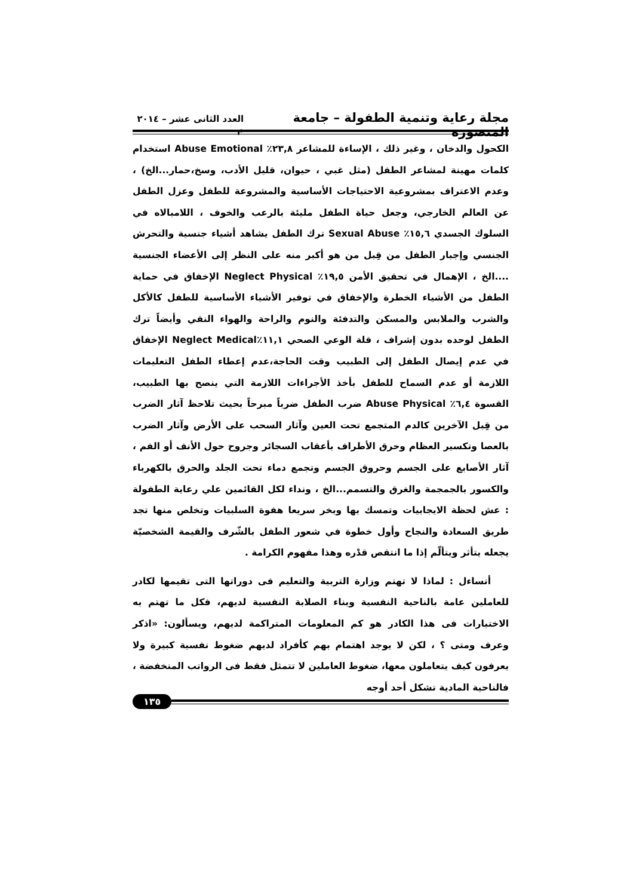مجلة رعاية وتنمية الطفولة – جامعة المنصورة العدد الثانى عشر – ٢٠١٤ م
الكحول والدخان ، وغير ذلك ، الإساءة للمشاعر ٢٣,٨٪ Abuse Emotional استخدام كلمات مهينة لمشاعر الطفل (مثل غبي ، حيوان، قليل الأدب، وسخ،حمار...الخ) ، وعدم الاعتراف بمشروعية الاحتياجات الأساسية والمشروعة للطفل وعزل الطفل عن العالم الخارجي، وجعل حياة الطفل مليئة بالرعب والخوف ، اللامبالاه في السلوك الجسدي ١٥,٦٪ Sexual Abuse ترك الطفل يشاهد أشياء جنسية والتحرش الجنسي وإجبار الطفل من قِبل من هو أكبر منه على النظر إلى الأعضاء الجنسية ....الخ ، الإهمال في تحقيق الأمن ١٩,٥٪ Neglect Physical الإخفاق في حماية الطفل من الأشياء الخطرة والإخفاق في توفير الأشياء الأساسية للطفل كالأكل والشرب والملابس والمسكن والتدفئة والنوم والراحة والهواء النقي وأيضاً ترك الطفل لوحده بدون إشراف ، قلة الوعي الصحي ١١,١٪Neglect Medical الإخفاق في عدم إيصال الطفل إلى الطبيب وقت الحاجة،عدم إعطاء الطفل التعليمات اللازمة أو عدم السماح للطفل بأخذ الأجراءات اللازمة التي ينصح بها الطبيب، القسوة ٦,٤٪ Abuse Physical ضرب الطفل ضرباً مبرحاً بحيث تلاحظ آثار الضرب من قِبل الآخرين كالدم المتجمع تحت العين وآثار السحب على الأرض وآثار الضرب بالعصا وتكسير العظام وحرق الأطراف بأعقاب السجائر وجروح حول الأنف أو الفم ، آثار الأصابع على الجسم وحروق الجسم وتجمع دماء تحت الجلد والحرق بالكهرباء والكسور بالجمجمة والغرق والتسمم...الخ ، ونداء لكل القائمين علي رعاية الطفولة : عش لحظة الايجابيات وتمسك بها وبخر سريعا هفوة السلبيات وتخلص منها تجد طريق السعادة والنجاح وأول خطوة في شعور الطفل بالشّرف والقيمة الشخصيّة يجعله يتأثر ويتألّم إذا ما انتقص قدْره وهذا مفهوم الكرامة .
أتساءل : لماذا لا تهتم وزارة التربية والتعليم فى دوراتها التى تقيمها لكادر للعاملين عامة بالناحية النفسية وبناء الصلابة النفسية لديهم، فكل ما تهتم به الاختبارات فى هذا الكادر هو كم المعلومات المتراكمة لديهم، ويسألون: «اذكر وعرف ومتى ؟ ، لكن لا يوجد اهتمام بهم كأفراد لديهم ضغوط نفسية كبيرة ولا يعرفون كيف يتعاملون معها، ضغوط العاملين لا تتمثل فقط فى الرواتب المنخفضة ، فالناحية المادية تشكل أحد أوجه
١٣٥